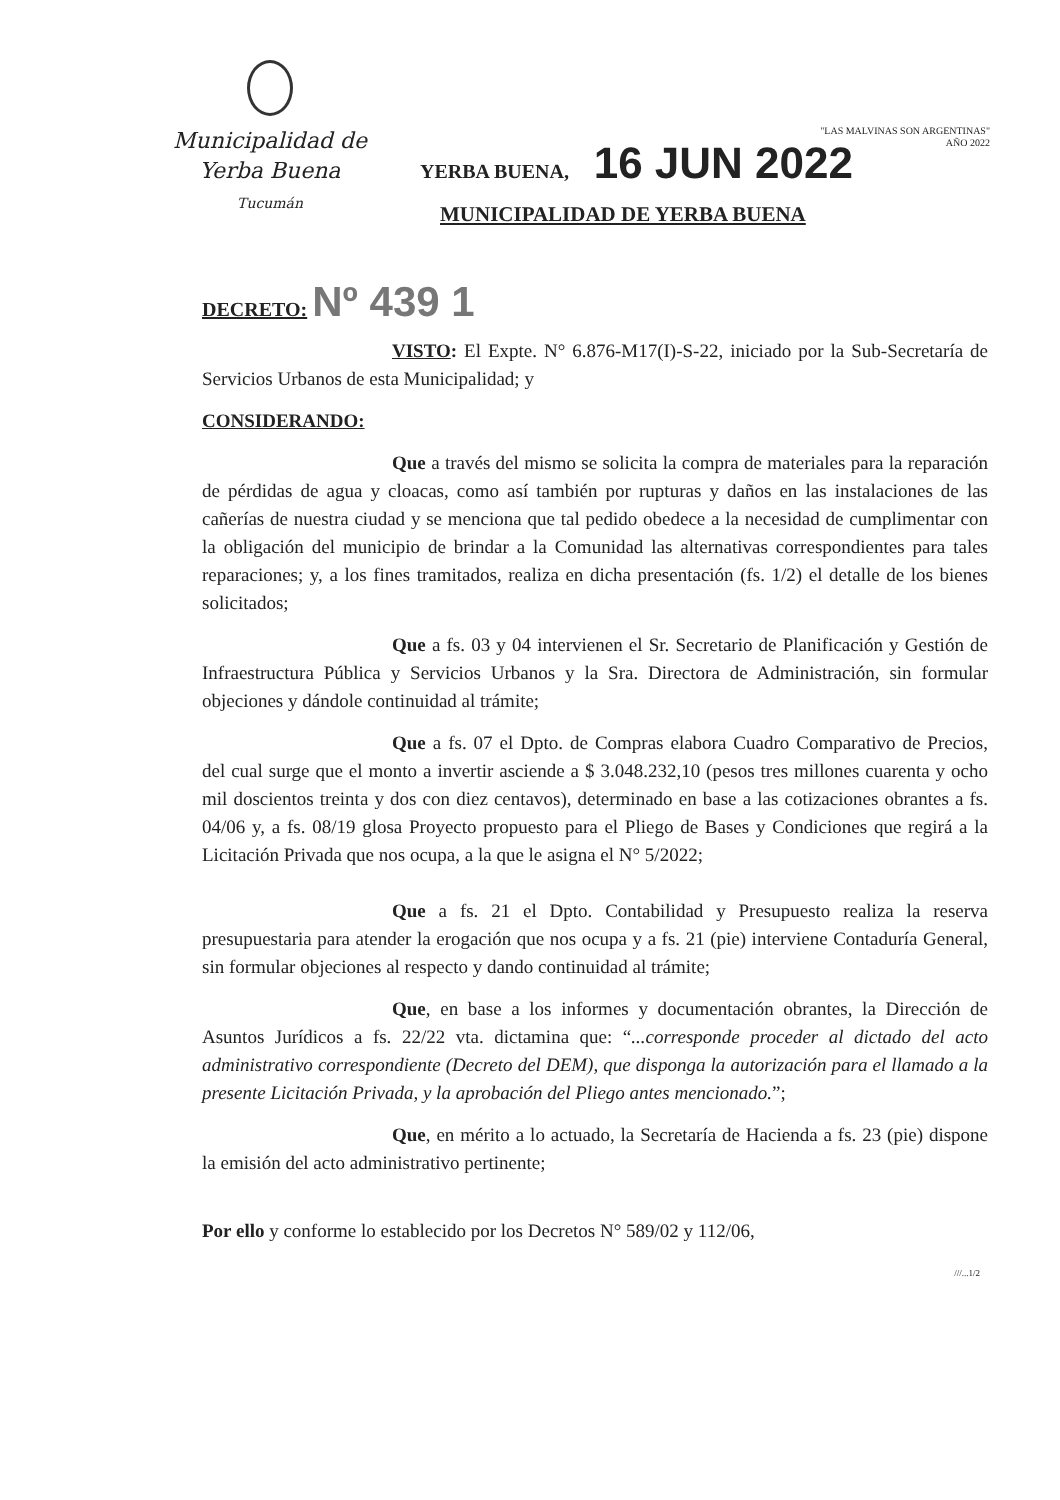Municipalidad de
Yerba Buena
Tucumán
"LAS MALVINAS SON ARGENTINAS"
AÑO 2022
YERBA BUENA, 16 JUN 2022
MUNICIPALIDAD DE YERBA BUENA
DECRETO: Nº 439 1
VISTO: El Expte. N° 6.876-M17(I)-S-22, iniciado por la Sub-Secretaría de Servicios Urbanos de esta Municipalidad; y
CONSIDERANDO:
Que a través del mismo se solicita la compra de materiales para la reparación de pérdidas de agua y cloacas, como así también por rupturas y daños en las instalaciones de las cañerías de nuestra ciudad y se menciona que tal pedido obedece a la necesidad de cumplimentar con la obligación del municipio de brindar a la Comunidad las alternativas correspondientes para tales reparaciones; y, a los fines tramitados, realiza en dicha presentación (fs. 1/2) el detalle de los bienes solicitados;
Que a fs. 03 y 04 intervienen el Sr. Secretario de Planificación y Gestión de Infraestructura Pública y Servicios Urbanos y la Sra. Directora de Administración, sin formular objeciones y dándole continuidad al trámite;
Que a fs. 07 el Dpto. de Compras elabora Cuadro Comparativo de Precios, del cual surge que el monto a invertir asciende a $ 3.048.232,10 (pesos tres millones cuarenta y ocho mil doscientos treinta y dos con diez centavos), determinado en base a las cotizaciones obrantes a fs. 04/06 y, a fs. 08/19 glosa Proyecto propuesto para el Pliego de Bases y Condiciones que regirá a la Licitación Privada que nos ocupa, a la que le asigna el N° 5/2022;
Que a fs. 21 el Dpto. Contabilidad y Presupuesto realiza la reserva presupuestaria para atender la erogación que nos ocupa y a fs. 21 (pie) interviene Contaduría General, sin formular objeciones al respecto y dando continuidad al trámite;
Que, en base a los informes y documentación obrantes, la Dirección de Asuntos Jurídicos a fs. 22/22 vta. dictamina que: “...corresponde proceder al dictado del acto administrativo correspondiente (Decreto del DEM), que disponga la autorización para el llamado a la presente Licitación Privada, y la aprobación del Pliego antes mencionado.”;
Que, en mérito a lo actuado, la Secretaría de Hacienda a fs. 23 (pie) dispone la emisión del acto administrativo pertinente;
Por ello y conforme lo establecido por los Decretos N° 589/02 y 112/06,
///...1/2